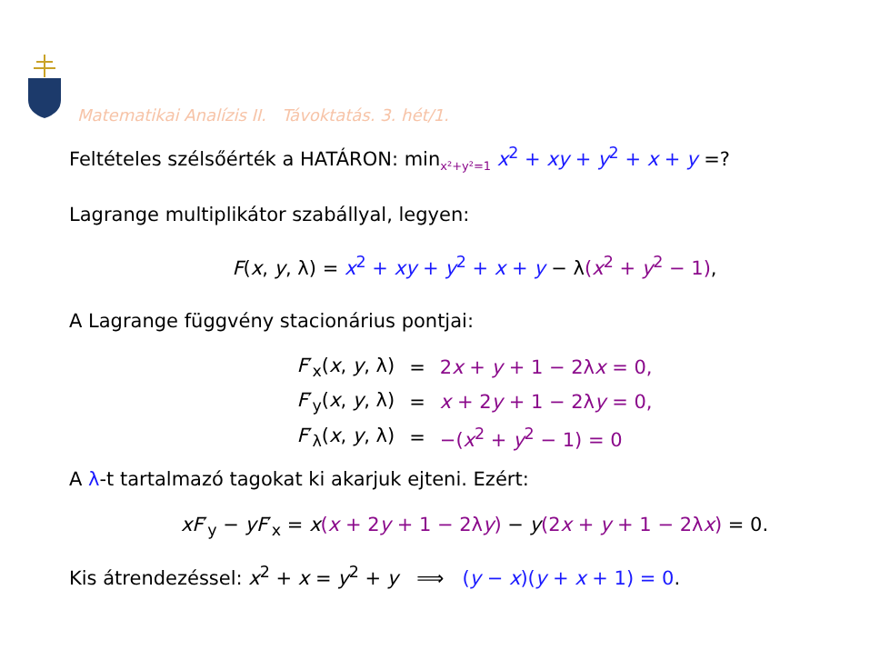Matematikai Analízis II. Távoktatás. 3. hét/1.
Feltételes szélsőérték a HATÁRON: min<sub>x²+y²=1</sub> x<sup>2</sup> + xy + y<sup>2</sup> + x + y =?
Lagrange multiplikátor szabállyal, legyen:
F(x, y, λ) = x<sup>2</sup> + xy + y<sup>2</sup> + x + y − λ(x<sup>2</sup> + y<sup>2</sup> − 1),
A Lagrange függvény stacionárius pontjai:
| F ′<sub>x</sub>( x , y , λ) | = | 2 x + y + 1 − 2λ x = 0, |
| F ′<sub>y</sub>( x , y , λ) | = | x + 2 y + 1 − 2λ y = 0, |
| F ′<sub>λ</sub>( x , y , λ) | = | −( x<sup>2</sup> + y<sup>2</sup> − 1) = 0 |
A λ-t tartalmazó tagokat ki akarjuk ejteni. Ezért:
xF′<sub>y</sub> − yF′<sub>x</sub> = x(x + 2y + 1 − 2λy) − y(2x + y + 1 − 2λx) = 0.
Kis átrendezéssel: x<sup>2</sup> + x = y<sup>2</sup> + y ⟹ (y − x)(y + x + 1) = 0.